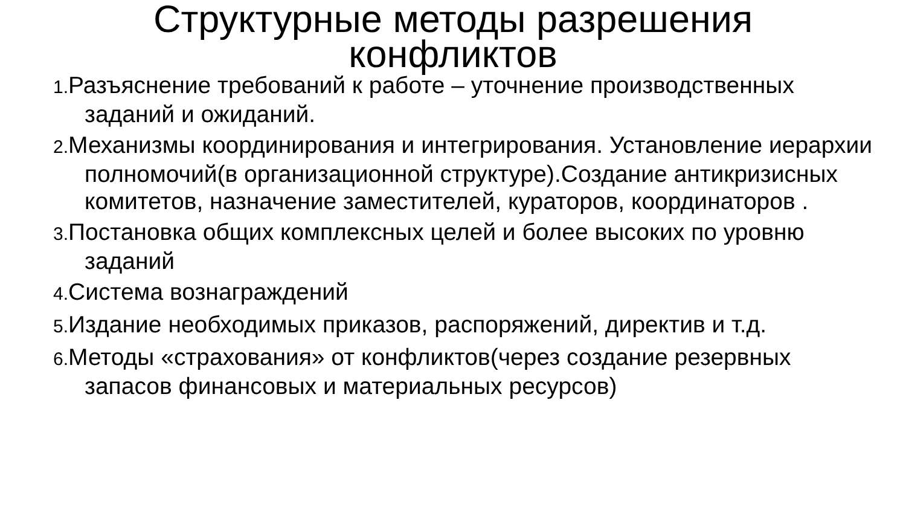Структурные методы разрешения
конфликтов
1. Разъяснение требований к работе – уточнение производственных заданий и ожиданий.
2. Механизмы координирования и интегрирования. Установление иерархии полномочий(в организационной структуре).Создание антикризисных комитетов, назначение заместителей, кураторов, координаторов .
3. Постановка общих комплексных целей и более высоких по уровню заданий
4. Система вознаграждений
5. Издание необходимых приказов, распоряжений, директив и т.д.
6. Методы «страхования» от конфликтов(через создание резервных запасов финансовых и материальных ресурсов)